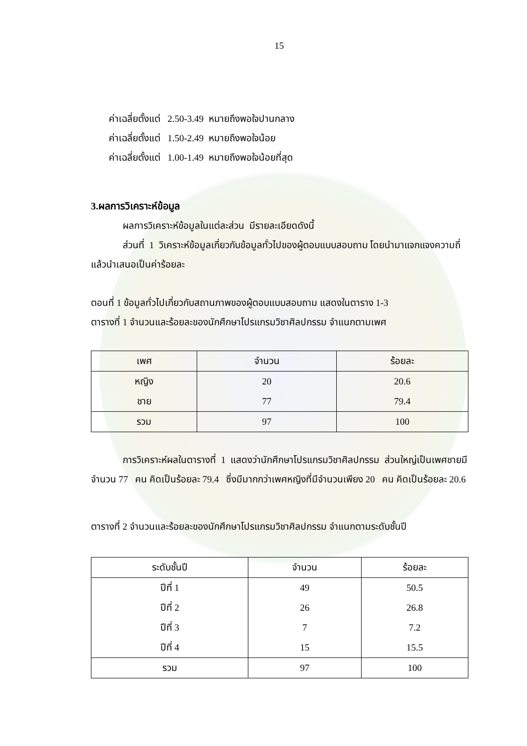15
ค่าเฉลี่ยตั้งแต่ 2.50-3.49 หมายถึงพอใจปานกลาง
ค่าเฉลี่ยตั้งแต่ 1.50-2.49 หมายถึงพอใจน้อย
ค่าเฉลี่ยตั้งแต่ 1.00-1.49 หมายถึงพอใจน้อยที่สุด
3.ผลการวิเคราะห์ข้อมูล
ผลการวิเคราะห์ข้อมูลในแต่ละส่วน มีรายละเอียดดังนี้
ส่วนที่ 1 วิเคราะห์ข้อมูลเกี่ยวกับข้อมูลทั่วไปของผู้ตอบแบบสอบถาม โดยนำมาแจกแจงความถี่แล้วนำเสนอเป็นค่าร้อยละ
ตอนที่ 1 ข้อมูลทั่วไปเกี่ยวกับสถานภาพของผู้ตอบแบบสอบถาม แสดงในตาราง 1-3
ตารางที่ 1 จำนวนและร้อยละของนักศึกษาโปรแกรมวิชาศิลปกรรม จำแนกตามเพศ
| เพศ | จำนวน | ร้อยละ |
| --- | --- | --- |
| หญิง | 20 | 20.6 |
| ชาย | 77 | 79.4 |
| รวม | 97 | 100 |
การวิเคราะห์ผลในตารางที่ 1 แสดงว่านักศึกษาโปรแกรมวิชาศิลปกรรม ส่วนใหญ่เป็นเพศชายมีจำนวน 77 คน คิดเป็นร้อยละ 79.4 ซึ่งมีมากกว่าเพศหญิงที่มีจำนวนเพียง 20 คน คิดเป็นร้อยละ 20.6
ตารางที่ 2 จำนวนและร้อยละของนักศึกษาโปรแกรมวิชาศิลปกรรม จำแนกตามระดับชั้นปี
| ระดับชั้นปี | จำนวน | ร้อยละ |
| --- | --- | --- |
| ปีที่ 1 | 49 | 50.5 |
| ปีที่ 2 | 26 | 26.8 |
| ปีที่ 3 | 7 | 7.2 |
| ปีที่ 4 | 15 | 15.5 |
| รวม | 97 | 100 |